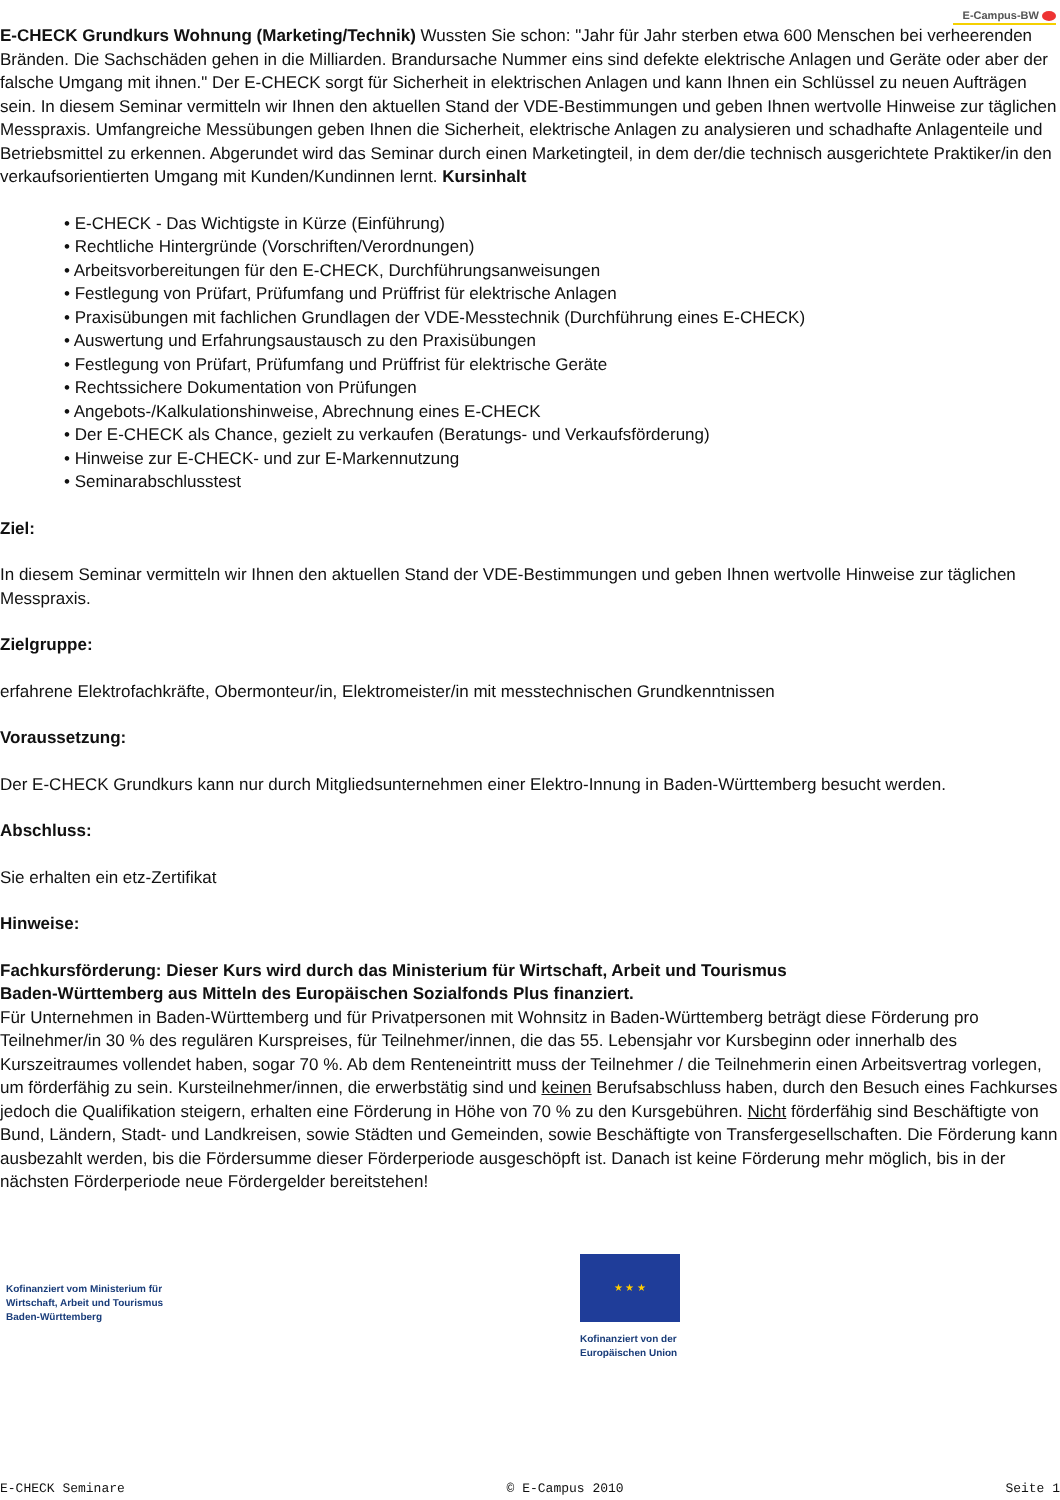E-Campus-BW
E-CHECK Grundkurs Wohnung (Marketing/Technik) Wussten Sie schon: "Jahr für Jahr sterben etwa 600 Menschen bei verheerenden Bränden. Die Sachschäden gehen in die Milliarden. Brandursache Nummer eins sind defekte elektrische Anlagen und Geräte oder aber der falsche Umgang mit ihnen." Der E-CHECK sorgt für Sicherheit in elektrischen Anlagen und kann Ihnen ein Schlüssel zu neuen Aufträgen sein. In diesem Seminar vermitteln wir Ihnen den aktuellen Stand der VDE-Bestimmungen und geben Ihnen wertvolle Hinweise zur täglichen Messpraxis. Umfangreiche Messübungen geben Ihnen die Sicherheit, elektrische Anlagen zu analysieren und schadhafte Anlagenteile und Betriebsmittel zu erkennen. Abgerundet wird das Seminar durch einen Marketingteil, in dem der/die technisch ausgerichtete Praktiker/in den verkaufsorientierten Umgang mit Kunden/Kundinnen lernt. Kursinhalt
• E-CHECK - Das Wichtigste in Kürze (Einführung)
• Rechtliche Hintergründe (Vorschriften/Verordnungen)
• Arbeitsvorbereitungen für den E-CHECK, Durchführungsanweisungen
• Festlegung von Prüfart, Prüfumfang und Prüffrist für elektrische Anlagen
• Praxisübungen mit fachlichen Grundlagen der VDE-Messtechnik (Durchführung eines E-CHECK)
• Auswertung und Erfahrungsaustausch zu den Praxisübungen
• Festlegung von Prüfart, Prüfumfang und Prüffrist für elektrische Geräte
• Rechtssichere Dokumentation von Prüfungen
• Angebots-/Kalkulationshinweise, Abrechnung eines E-CHECK
• Der E-CHECK als Chance, gezielt zu verkaufen (Beratungs- und Verkaufsförderung)
• Hinweise zur E-CHECK- und zur E-Markennutzung
• Seminarabschlusstest
Ziel:
In diesem Seminar vermitteln wir Ihnen den aktuellen Stand der VDE-Bestimmungen und geben Ihnen wertvolle Hinweise zur täglichen Messpraxis.
Zielgruppe:
erfahrene Elektrofachkräfte, Obermonteur/in, Elektromeister/in mit messtechnischen Grundkenntnissen
Voraussetzung:
Der E-CHECK Grundkurs kann nur durch Mitgliedsunternehmen einer Elektro-Innung in Baden-Württemberg besucht werden.
Abschluss:
Sie erhalten ein etz-Zertifikat
Hinweise:
Fachkursförderung: Dieser Kurs wird durch das Ministerium für Wirtschaft, Arbeit und Tourismus
Baden-Württemberg aus Mitteln des Europäischen Sozialfonds Plus finanziert.
Für Unternehmen in Baden-Württemberg und für Privatpersonen mit Wohnsitz in Baden-Württemberg beträgt diese Förderung pro Teilnehmer/in 30 % des regulären Kurspreises, für Teilnehmer/innen, die das 55. Lebensjahr vor Kursbeginn oder innerhalb des Kurszeitraumes vollendet haben, sogar 70 %. Ab dem Renteneintritt muss der Teilnehmer / die Teilnehmerin einen Arbeitsvertrag vorlegen, um förderfähig zu sein. Kursteilnehmer/innen, die erwerbstätig sind und keinen Berufsabschluss haben, durch den Besuch eines Fachkurses jedoch die Qualifikation steigern, erhalten eine Förderung in Höhe von 70 % zu den Kursgebühren. Nicht förderfähig sind Beschäftigte von Bund, Ländern, Stadt- und Landkreisen, sowie Städten und Gemeinden, sowie Beschäftigte von Transfergesellschaften. Die Förderung kann ausbezahlt werden, bis die Fördersumme dieser Förderperiode ausgeschöpft ist. Danach ist keine Förderung mehr möglich, bis in der nächsten Förderperiode neue Fördergelder bereitstehen!
Kofinanziert vom Ministerium für
Wirtschaft, Arbeit und Tourismus
Baden-Württemberg
★ ★ ★
Kofinanziert von der
Europäischen Union
E-CHECK Seminare © E-Campus 2010 Seite 1